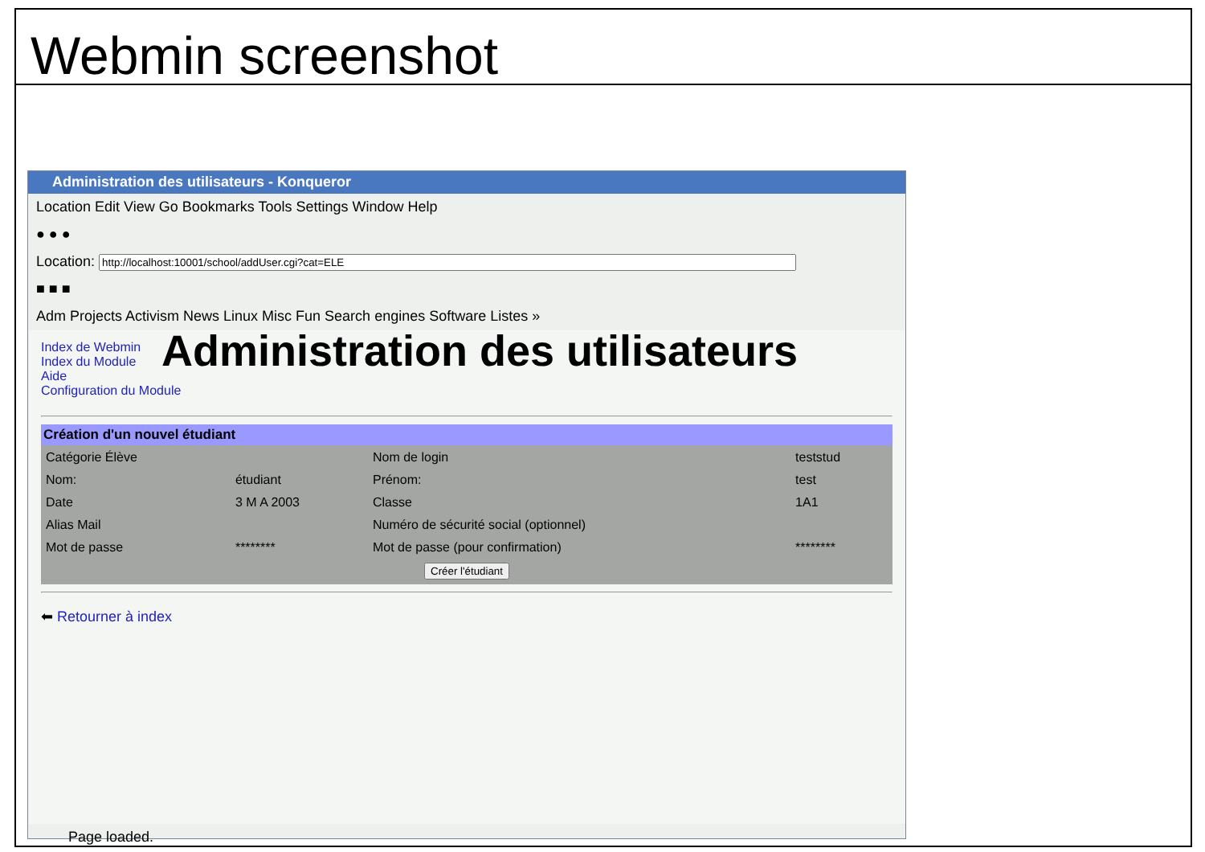Webmin screenshot
Administration des utilisateurs - Konqueror
Location Edit View Go Bookmarks Tools Settings Window Help
● ● ●
Location:
■ ■ ■
Adm Projects Activism News Linux Misc Fun Search engines Software Listes »
Index de Webmin
Index du Module
Aide
Configuration du Module
Administration des utilisateurs
Création d'un nouvel étudiant
| Catégorie Élève | | Nom de login | teststud |
| Nom: | étudiant | Prénom: | test |
| Date | 3 M A 2003 | Classe | 1A1 |
| Alias Mail | | Numéro de sécurité social (optionnel) | |
| Mot de passe | ******** | Mot de passe (pour confirmation) | ******** |
| Créer l'étudiant | | | |
⬅ Retourner à index
Page loaded.